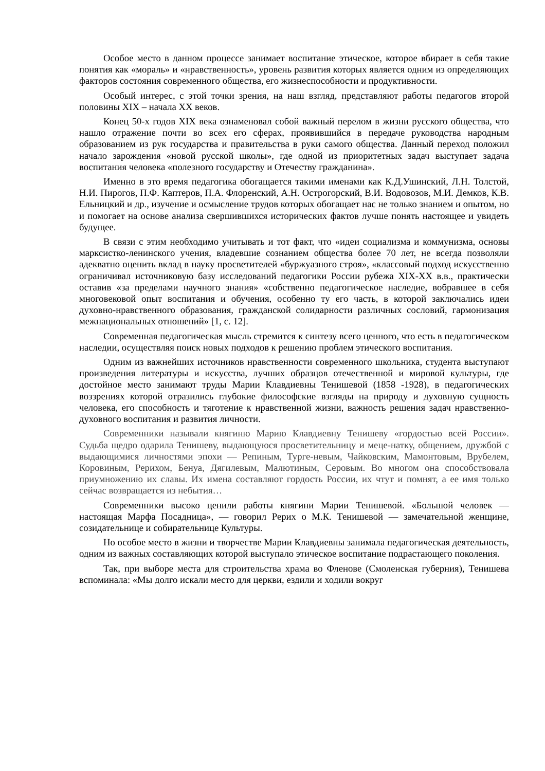Особое место в данном процессе занимает воспитание этическое, которое вбирает в себя такие понятия как «мораль» и «нравственность», уровень развития которых является одним из определяющих факторов состояния современного общества, его жизнеспособности и продуктивности.
Особый интерес, с этой точки зрения, на наш взгляд, представляют работы педагогов второй половины XIX – начала XX веков.
Конец 50-х годов XIX века ознаменовал собой важный перелом в жизни русского общества, что нашло отражение почти во всех его сферах, проявившийся в передаче руководства народным образованием из рук государства и правительства в руки самого общества. Данный переход положил начало зарождения «новой русской школы», где одной из приоритетных задач выступает задача воспитания человека «полезного государству и Отечеству гражданина».
Именно в это время педагогика обогащается такими именами как К.Д.Ушинский, Л.Н. Толстой, Н.И. Пирогов, П.Ф. Каптеров, П.А. Флоренский, А.Н. Острогорский, В.И. Водовозов, М.И. Демков, К.В. Ельницкий и др., изучение и осмысление трудов которых обогащает нас не только знанием и опытом, но и помогает на основе анализа свершившихся исторических фактов лучше понять настоящее и увидеть будущее.
В связи с этим необходимо учитывать и тот факт, что «идеи социализма и коммунизма, основы марксистко-ленинского учения, владевшие сознанием общества более 70 лет, не всегда позволяли адекватно оценить вклад в науку просветителей «буржуазного строя», «классовый подход искусственно ограничивал источниковую базу исследований педагогики России рубежа XIX-XX в.в., практически оставив «за пределами научного знания» «собственно педагогическое наследие, вобравшее в себя многовековой опыт воспитания и обучения, особенно ту его часть, в которой заключались идеи духовно-нравственного образования, гражданской солидарности различных сословий, гармонизация межнациональных отношений» [1, с. 12].
Современная педагогическая мысль стремится к синтезу всего ценного, что есть в педагогическом наследии, осуществляя поиск новых подходов к решению проблем этического воспитания.
Одним из важнейших источников нравственности современного школьника, студента выступают произведения литературы и искусства, лучших образцов отечественной и мировой культуры, где достойное место занимают труды Марии Клавдиевны Тенишевой (1858 -1928), в педагогических воззрениях которой отразились глубокие философские взгляды на природу и духовную сущность человека, его способность и тяготение к нравственной жизни, важность решения задач нравственно-духовного воспитания и развития личности.
Современники называли княгиню Марию Клавдиевну Тенишеву «гордостью всей России». Судьба щедро одарила Тенишеву, выдающуюся просветительницу и меце-натку, общением, дружбой с выдающимися личностями эпохи — Репиным, Турге-невым, Чайковским, Мамонтовым, Врубелем, Коровиным, Рерихом, Бенуа, Дягилевым, Малютиным, Серовым. Во многом она способствовала приумножению их славы. Их имена составляют гордость России, их чтут и помнят, а ее имя только сейчас возвращается из небытия…
Современники высоко ценили работы княгини Марии Тенишевой. «Большой человек — настоящая Марфа Посадница», — говорил Рерих о М.К. Тенишевой — замечательной женщине, созидательнице и собирательнице Культуры.
Но особое место в жизни и творчестве Марии Клавдиевны занимала педагогическая деятельность, одним из важных составляющих которой выступало этическое воспитание подрастающего поколения.
Так, при выборе места для строительства храма во Фленове (Смоленская губерния), Тенишева вспоминала: «Мы долго искали место для церкви, ездили и ходили вокруг